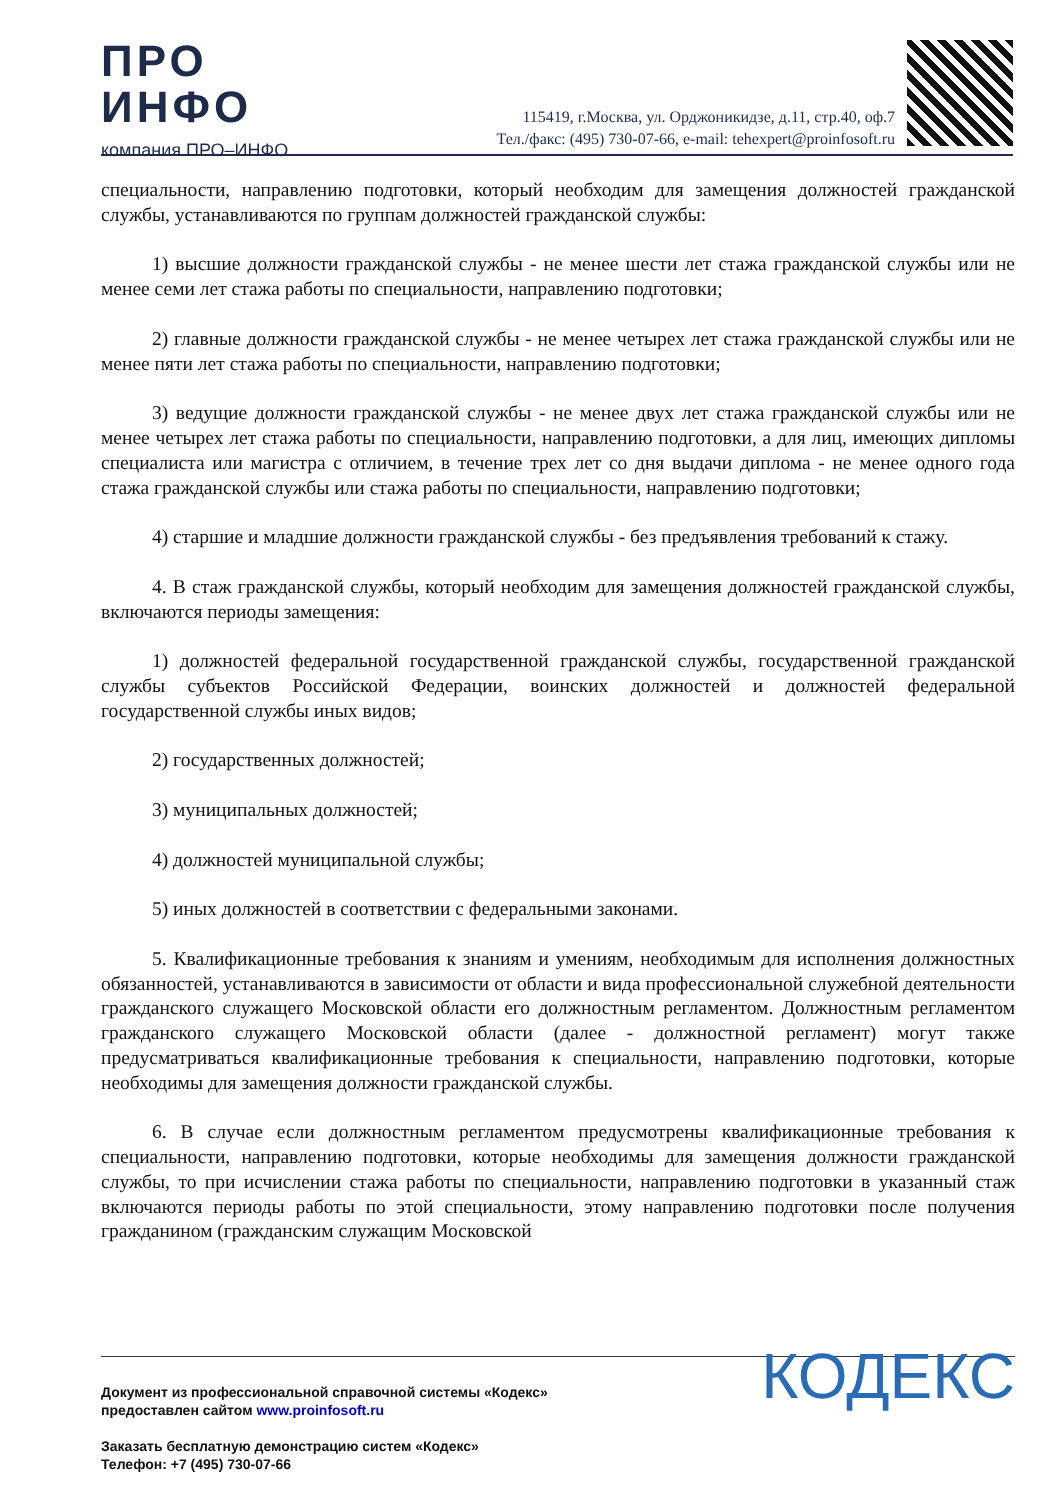ПРО
ИНФО
компания ПРО–ИНФО
115419, г.Москва, ул. Орджоникидзе, д.11, стр.40, оф.7
Тел./факс: (495) 730-07-66, e-mail: tehexpert@proinfosoft.ru
специальности, направлению подготовки, который необходим для замещения должностей гражданской службы, устанавливаются по группам должностей гражданской службы:
1) высшие должности гражданской службы - не менее шести лет стажа гражданской службы или не менее семи лет стажа работы по специальности, направлению подготовки;
2) главные должности гражданской службы - не менее четырех лет стажа гражданской службы или не менее пяти лет стажа работы по специальности, направлению подготовки;
3) ведущие должности гражданской службы - не менее двух лет стажа гражданской службы или не менее четырех лет стажа работы по специальности, направлению подготовки, а для лиц, имеющих дипломы специалиста или магистра с отличием, в течение трех лет со дня выдачи диплома - не менее одного года стажа гражданской службы или стажа работы по специальности, направлению подготовки;
4) старшие и младшие должности гражданской службы - без предъявления требований к стажу.
4. В стаж гражданской службы, который необходим для замещения должностей гражданской службы, включаются периоды замещения:
1) должностей федеральной государственной гражданской службы, государственной гражданской службы субъектов Российской Федерации, воинских должностей и должностей федеральной государственной службы иных видов;
2) государственных должностей;
3) муниципальных должностей;
4) должностей муниципальной службы;
5) иных должностей в соответствии с федеральными законами.
5. Квалификационные требования к знаниям и умениям, необходимым для исполнения должностных обязанностей, устанавливаются в зависимости от области и вида профессиональной служебной деятельности гражданского служащего Московской области его должностным регламентом. Должностным регламентом гражданского служащего Московской области (далее - должностной регламент) могут также предусматриваться квалификационные требования к специальности, направлению подготовки, которые необходимы для замещения должности гражданской службы.
6. В случае если должностным регламентом предусмотрены квалификационные требования к специальности, направлению подготовки, которые необходимы для замещения должности гражданской службы, то при исчислении стажа работы по специальности, направлению подготовки в указанный стаж включаются периоды работы по этой специальности, этому направлению подготовки после получения гражданином (гражданским служащим Московской
Документ из профессиональной справочной системы «Кодекс»
предоставлен сайтом www.proinfosoft.ru
Заказать бесплатную демонстрацию систем «Кодекс»
Телефон: +7 (495) 730-07-66
КОДЕКС